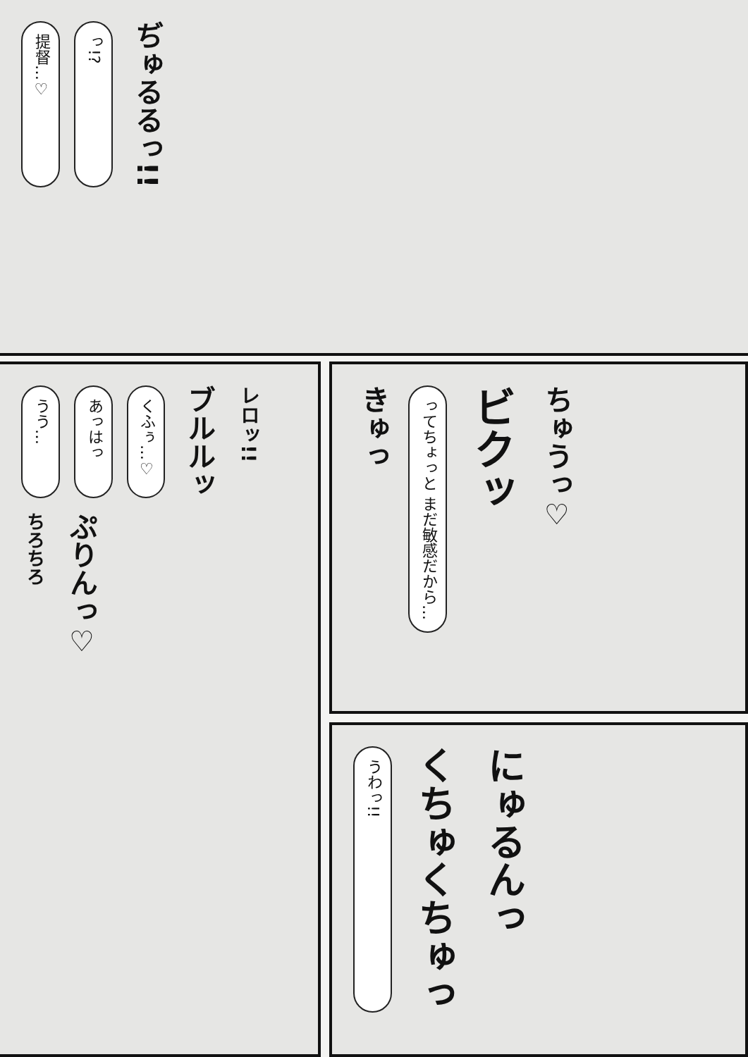提督…♡
っ!?
ぢゅるるっ!!
うう…
あっはっ
くふぅ…♡
ブルルッ
レロッ!!
ちろちろ
ぷりんっ♡
きゅっ
ってちょっと まだ敏感だから…
ビクッ
ちゅうっ♡
うわっ!!
くちゅくちゅっ
にゅるんっ